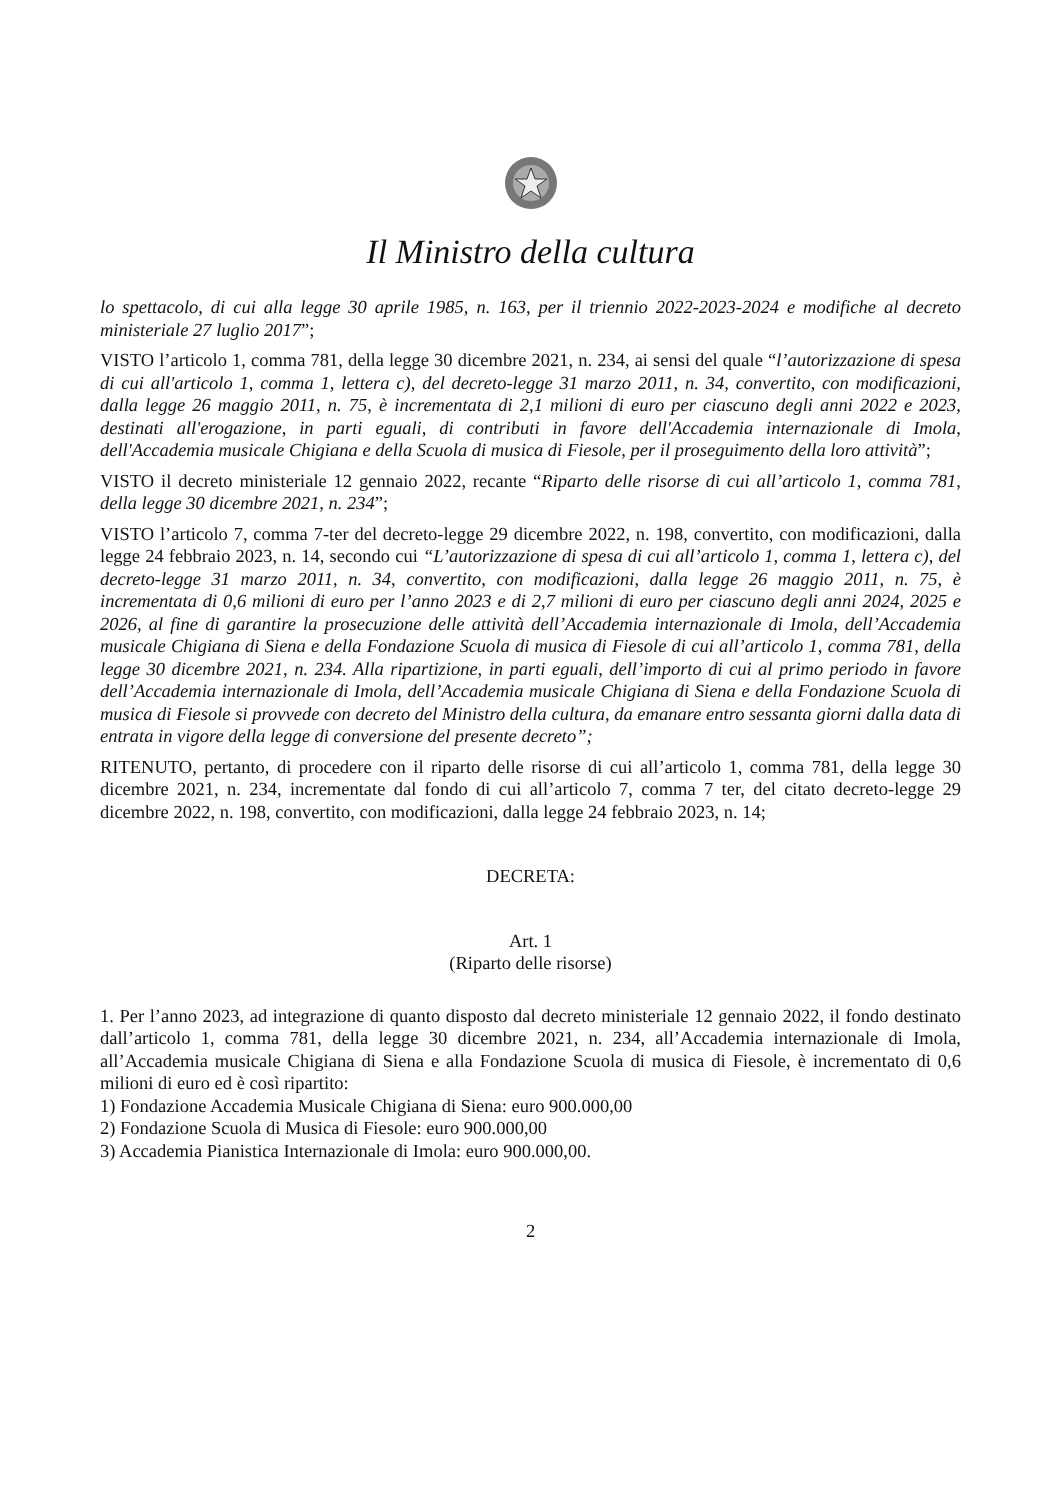Il Ministro della cultura
lo spettacolo, di cui alla legge 30 aprile 1985, n. 163, per il triennio 2022-2023-2024 e modifiche al decreto ministeriale 27 luglio 2017”;
VISTO l’articolo 1, comma 781, della legge 30 dicembre 2021, n. 234, ai sensi del quale “l’autorizzazione di spesa di cui all'articolo 1, comma 1, lettera c), del decreto-legge 31 marzo 2011, n. 34, convertito, con modificazioni, dalla legge 26 maggio 2011, n. 75, è incrementata di 2,1 milioni di euro per ciascuno degli anni 2022 e 2023, destinati all'erogazione, in parti eguali, di contributi in favore dell'Accademia internazionale di Imola, dell'Accademia musicale Chigiana e della Scuola di musica di Fiesole, per il proseguimento della loro attività”;
VISTO il decreto ministeriale 12 gennaio 2022, recante “Riparto delle risorse di cui all’articolo 1, comma 781, della legge 30 dicembre 2021, n. 234”;
VISTO l’articolo 7, comma 7-ter del decreto-legge 29 dicembre 2022, n. 198, convertito, con modificazioni, dalla legge 24 febbraio 2023, n. 14, secondo cui “L’autorizzazione di spesa di cui all’articolo 1, comma 1, lettera c), del decreto-legge 31 marzo 2011, n. 34, convertito, con modificazioni, dalla legge 26 maggio 2011, n. 75, è incrementata di 0,6 milioni di euro per l’anno 2023 e di 2,7 milioni di euro per ciascuno degli anni 2024, 2025 e 2026, al fine di garantire la prosecuzione delle attività dell’Accademia internazionale di Imola, dell’Accademia musicale Chigiana di Siena e della Fondazione Scuola di musica di Fiesole di cui all’articolo 1, comma 781, della legge 30 dicembre 2021, n. 234. Alla ripartizione, in parti eguali, dell’importo di cui al primo periodo in favore dell’Accademia internazionale di Imola, dell’Accademia musicale Chigiana di Siena e della Fondazione Scuola di musica di Fiesole si provvede con decreto del Ministro della cultura, da emanare entro sessanta giorni dalla data di entrata in vigore della legge di conversione del presente decreto”;
RITENUTO, pertanto, di procedere con il riparto delle risorse di cui all’articolo 1, comma 781, della legge 30 dicembre 2021, n. 234, incrementate dal fondo di cui all’articolo 7, comma 7 ter, del citato decreto-legge 29 dicembre 2022, n. 198, convertito, con modificazioni, dalla legge 24 febbraio 2023, n. 14;
DECRETA:
Art. 1
(Riparto delle risorse)
1. Per l’anno 2023, ad integrazione di quanto disposto dal decreto ministeriale 12 gennaio 2022, il fondo destinato dall’articolo 1, comma 781, della legge 30 dicembre 2021, n. 234, all’Accademia internazionale di Imola, all’Accademia musicale Chigiana di Siena e alla Fondazione Scuola di musica di Fiesole, è incrementato di 0,6 milioni di euro ed è così ripartito:
1) Fondazione Accademia Musicale Chigiana di Siena: euro 900.000,00
2) Fondazione Scuola di Musica di Fiesole: euro 900.000,00
3) Accademia Pianistica Internazionale di Imola: euro 900.000,00.
2